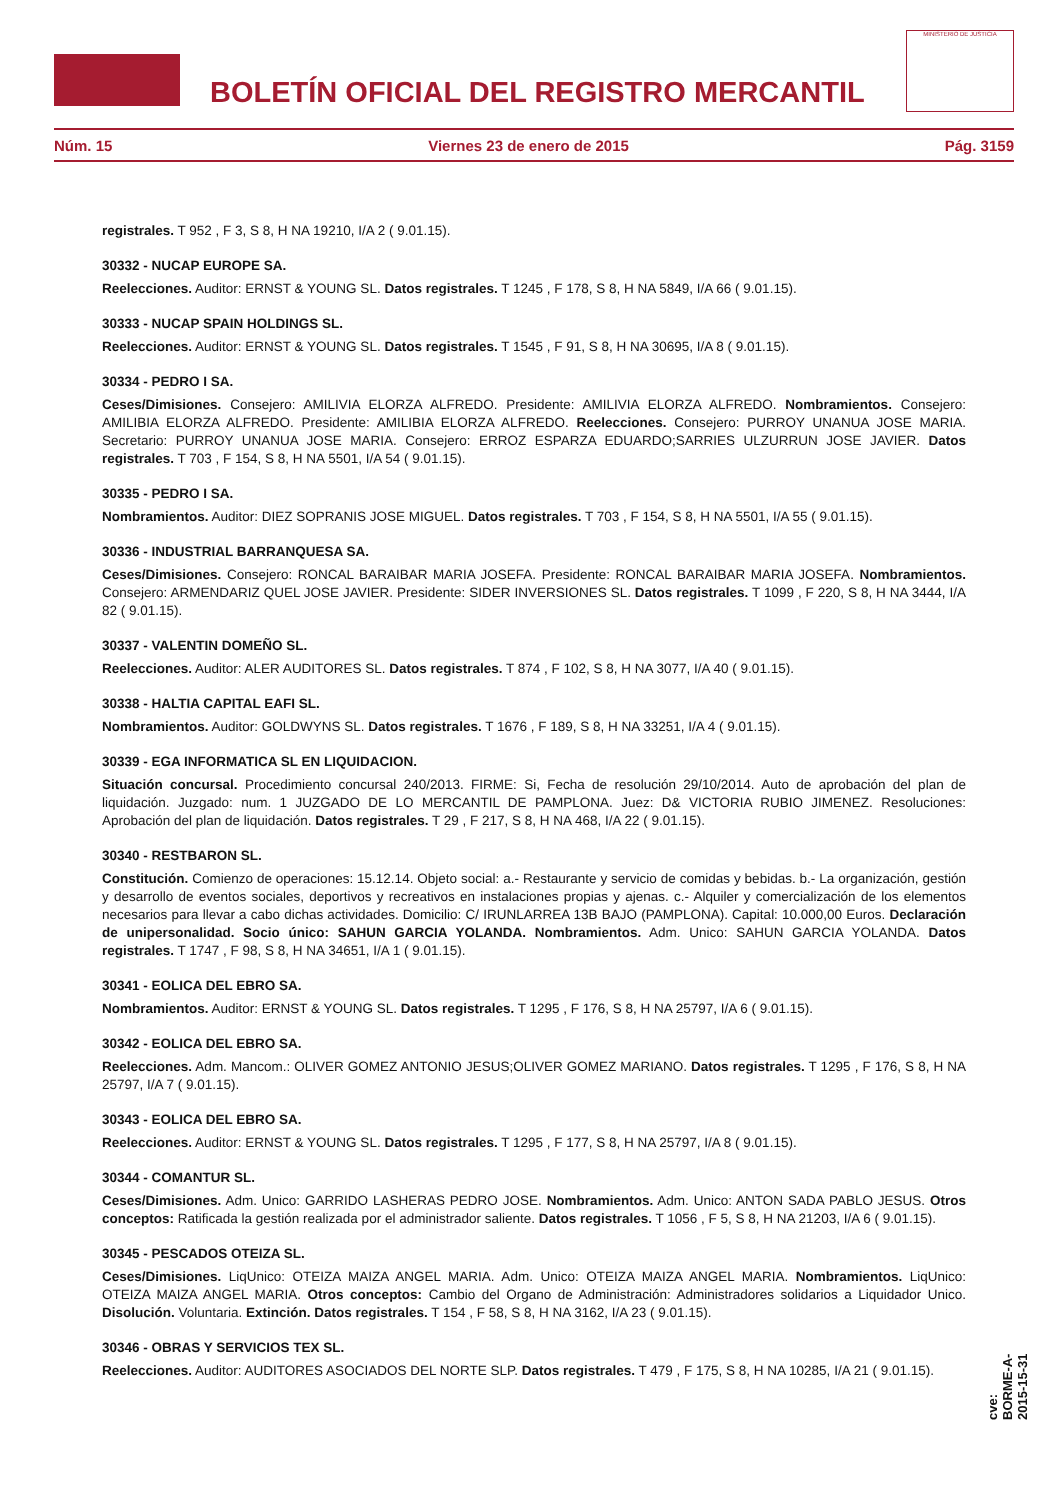BOLETÍN OFICIAL DEL REGISTRO MERCANTIL
MINISTERIO DE JUSTICIA
Núm. 15 Viernes 23 de enero de 2015 Pág. 3159
registrales. T 952 , F 3, S 8, H NA 19210, I/A 2 ( 9.01.15).
30332 - NUCAP EUROPE SA.
Reelecciones. Auditor: ERNST & YOUNG SL. Datos registrales. T 1245 , F 178, S 8, H NA 5849, I/A 66 ( 9.01.15).
30333 - NUCAP SPAIN HOLDINGS SL.
Reelecciones. Auditor: ERNST & YOUNG SL. Datos registrales. T 1545 , F 91, S 8, H NA 30695, I/A 8 ( 9.01.15).
30334 - PEDRO I SA.
Ceses/Dimisiones. Consejero: AMILIVIA ELORZA ALFREDO. Presidente: AMILIVIA ELORZA ALFREDO. Nombramientos. Consejero: AMILIBIA ELORZA ALFREDO. Presidente: AMILIBIA ELORZA ALFREDO. Reelecciones. Consejero: PURROY UNANUA JOSE MARIA. Secretario: PURROY UNANUA JOSE MARIA. Consejero: ERROZ ESPARZA EDUARDO;SARRIES ULZURRUN JOSE JAVIER. Datos registrales. T 703 , F 154, S 8, H NA 5501, I/A 54 ( 9.01.15).
30335 - PEDRO I SA.
Nombramientos. Auditor: DIEZ SOPRANIS JOSE MIGUEL. Datos registrales. T 703 , F 154, S 8, H NA 5501, I/A 55 ( 9.01.15).
30336 - INDUSTRIAL BARRANQUESA SA.
Ceses/Dimisiones. Consejero: RONCAL BARAIBAR MARIA JOSEFA. Presidente: RONCAL BARAIBAR MARIA JOSEFA. Nombramientos. Consejero: ARMENDARIZ QUEL JOSE JAVIER. Presidente: SIDER INVERSIONES SL. Datos registrales. T 1099 , F 220, S 8, H NA 3444, I/A 82 ( 9.01.15).
30337 - VALENTIN DOMEÑO SL.
Reelecciones. Auditor: ALER AUDITORES SL. Datos registrales. T 874 , F 102, S 8, H NA 3077, I/A 40 ( 9.01.15).
30338 - HALTIA CAPITAL EAFI SL.
Nombramientos. Auditor: GOLDWYNS SL. Datos registrales. T 1676 , F 189, S 8, H NA 33251, I/A 4 ( 9.01.15).
30339 - EGA INFORMATICA SL EN LIQUIDACION.
Situación concursal. Procedimiento concursal 240/2013. FIRME: Si, Fecha de resolución 29/10/2014. Auto de aprobación del plan de liquidación. Juzgado: num. 1 JUZGADO DE LO MERCANTIL DE PAMPLONA. Juez: D& VICTORIA RUBIO JIMENEZ. Resoluciones: Aprobación del plan de liquidación. Datos registrales. T 29 , F 217, S 8, H NA 468, I/A 22 ( 9.01.15).
30340 - RESTBARON SL.
Constitución. Comienzo de operaciones: 15.12.14. Objeto social: a.- Restaurante y servicio de comidas y bebidas. b.- La organización, gestión y desarrollo de eventos sociales, deportivos y recreativos en instalaciones propias y ajenas. c.- Alquiler y comercialización de los elementos necesarios para llevar a cabo dichas actividades. Domicilio: C/ IRUNLARREA 13B BAJO (PAMPLONA). Capital: 10.000,00 Euros. Declaración de unipersonalidad. Socio único: SAHUN GARCIA YOLANDA. Nombramientos. Adm. Unico: SAHUN GARCIA YOLANDA. Datos registrales. T 1747 , F 98, S 8, H NA 34651, I/A 1 ( 9.01.15).
30341 - EOLICA DEL EBRO SA.
Nombramientos. Auditor: ERNST & YOUNG SL. Datos registrales. T 1295 , F 176, S 8, H NA 25797, I/A 6 ( 9.01.15).
30342 - EOLICA DEL EBRO SA.
Reelecciones. Adm. Mancom.: OLIVER GOMEZ ANTONIO JESUS;OLIVER GOMEZ MARIANO. Datos registrales. T 1295 , F 176, S 8, H NA 25797, I/A 7 ( 9.01.15).
30343 - EOLICA DEL EBRO SA.
Reelecciones. Auditor: ERNST & YOUNG SL. Datos registrales. T 1295 , F 177, S 8, H NA 25797, I/A 8 ( 9.01.15).
30344 - COMANTUR SL.
Ceses/Dimisiones. Adm. Unico: GARRIDO LASHERAS PEDRO JOSE. Nombramientos. Adm. Unico: ANTON SADA PABLO JESUS. Otros conceptos: Ratificada la gestión realizada por el administrador saliente. Datos registrales. T 1056 , F 5, S 8, H NA 21203, I/A 6 ( 9.01.15).
30345 - PESCADOS OTEIZA SL.
Ceses/Dimisiones. LiqUnico: OTEIZA MAIZA ANGEL MARIA. Adm. Unico: OTEIZA MAIZA ANGEL MARIA. Nombramientos. LiqUnico: OTEIZA MAIZA ANGEL MARIA. Otros conceptos: Cambio del Organo de Administración: Administradores solidarios a Liquidador Unico. Disolución. Voluntaria. Extinción. Datos registrales. T 154 , F 58, S 8, H NA 3162, I/A 23 ( 9.01.15).
30346 - OBRAS Y SERVICIOS TEX SL.
Reelecciones. Auditor: AUDITORES ASOCIADOS DEL NORTE SLP. Datos registrales. T 479 , F 175, S 8, H NA 10285, I/A 21 ( 9.01.15).
cve: BORME-A-2015-15-31